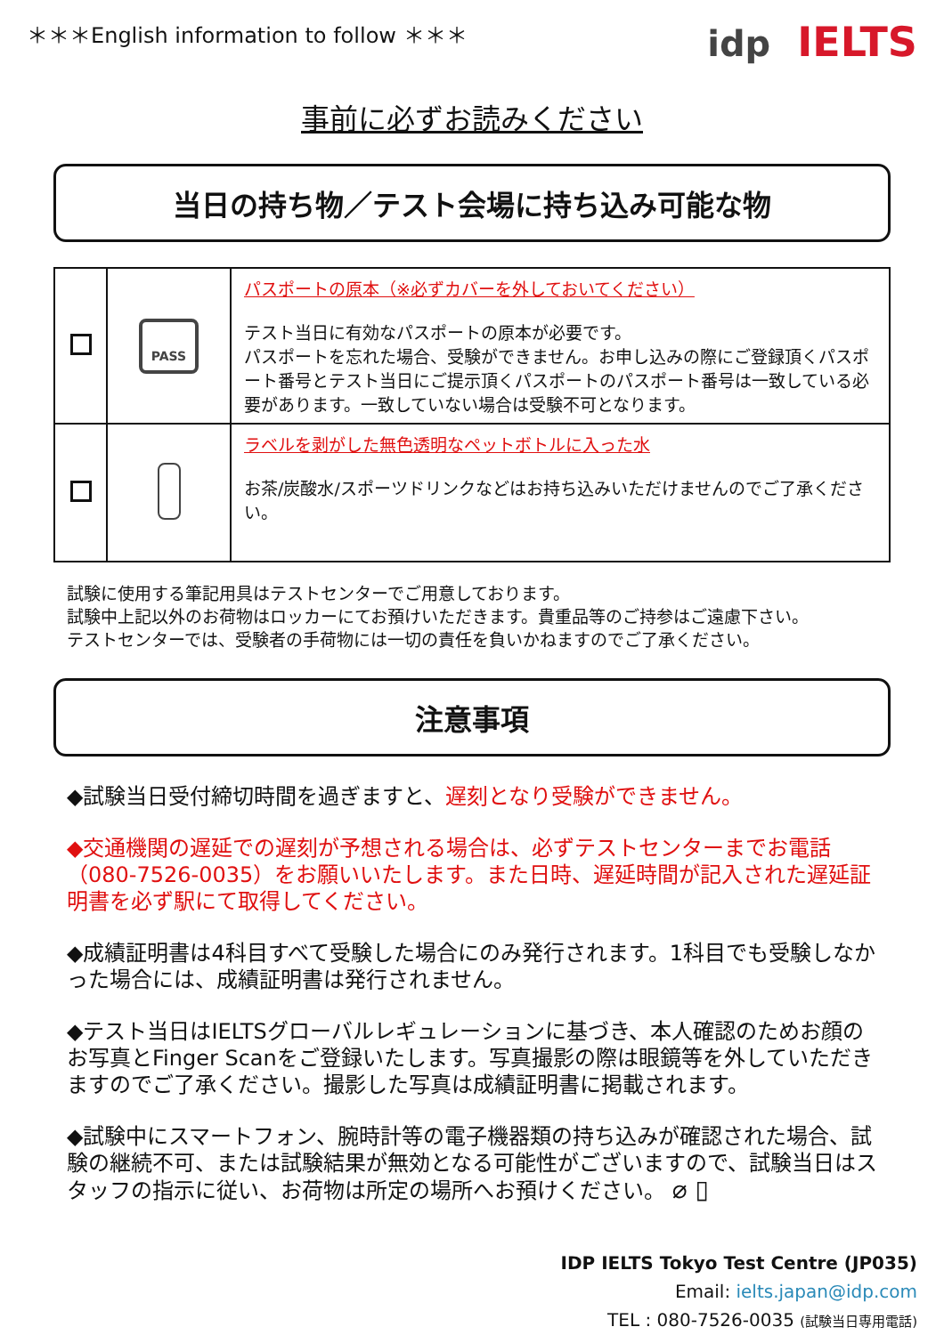＊＊＊English information to follow ＊＊＊
idp IELTS
事前に必ずお読みください
当日の持ち物／テスト会場に持ち込み可能な物
| | PASS | パスポートの原本（※必ずカバーを外しておいてください） テスト当日に有効なパスポートの原本が必要です。 パスポートを忘れた場合、受験ができません。お申し込みの際にご登録頂くパスポート番号とテスト当日にご提示頂くパスポートのパスポート番号は一致している必要があります。一致していない場合は受験不可となります。 |
| | | ラベルを剥がした無色透明なペットボトルに入った水 お茶/炭酸水/スポーツドリンクなどはお持ち込みいただけませんのでご了承ください。 |
試験に使用する筆記用具はテストセンターでご用意しております。
試験中上記以外のお荷物はロッカーにてお預けいただきます。貴重品等のご持参はご遠慮下さい。
テストセンターでは、受験者の手荷物には一切の責任を負いかねますのでご了承ください。
注意事項
◆試験当日受付締切時間を過ぎますと、遅刻となり受験ができません。
◆交通機関の遅延での遅刻が予想される場合は、必ずテストセンターまでお電話（080-7526-0035）をお願いいたします。また日時、遅延時間が記入された遅延証明書を必ず駅にて取得してください。
◆成績証明書は4科目すべて受験した場合にのみ発行されます。1科目でも受験しなかった場合には、成績証明書は発行されません。
◆テスト当日はIELTSグローバルレギュレーションに基づき、本人確認のためお顔のお写真とFinger Scanをご登録いたします。写真撮影の際は眼鏡等を外していただきますのでご了承ください。撮影した写真は成績証明書に掲載されます。
◆試験中にスマートフォン、腕時計等の電子機器類の持ち込みが確認された場合、試験の継続不可、または試験結果が無効となる可能性がございますので、試験当日はスタッフの指示に従い、お荷物は所定の場所へお預けください。 ⌀ ▯
IDP IELTS Tokyo Test Centre (JP035)
Email: ielts.japan@idp.com
TEL : 080-7526-0035 (試験当日専用電話)